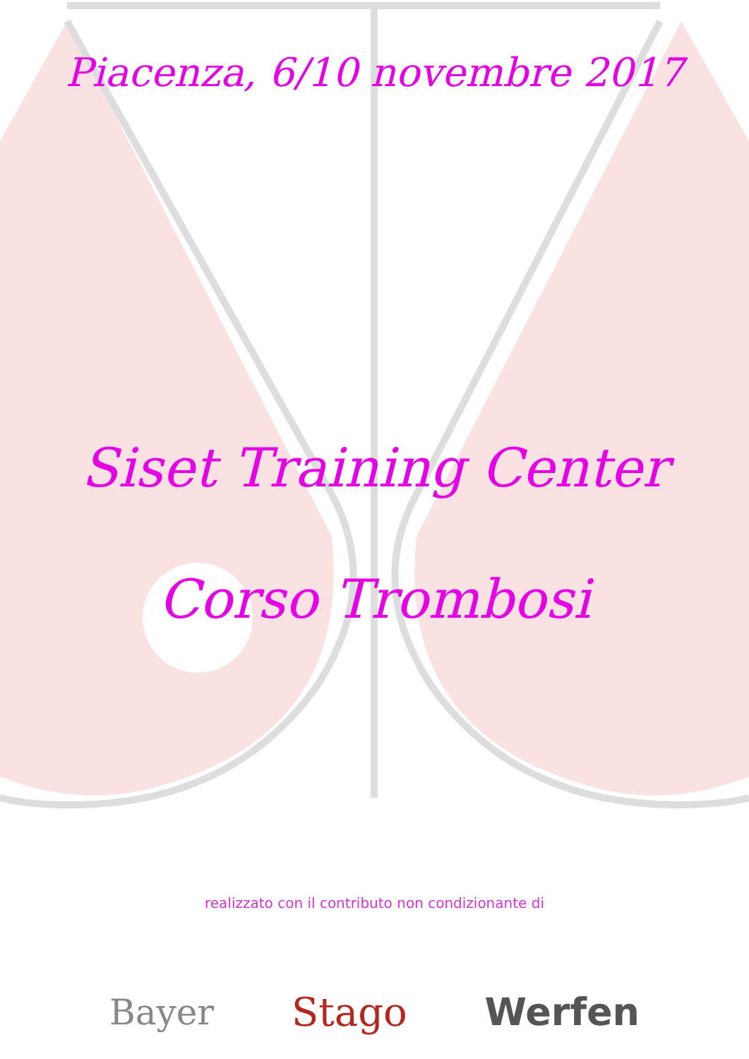Piacenza, 6/10 novembre 2017
Siset Training Center
Corso Trombosi
realizzato con il contributo non condizionante di
Bayer Stago Werfen